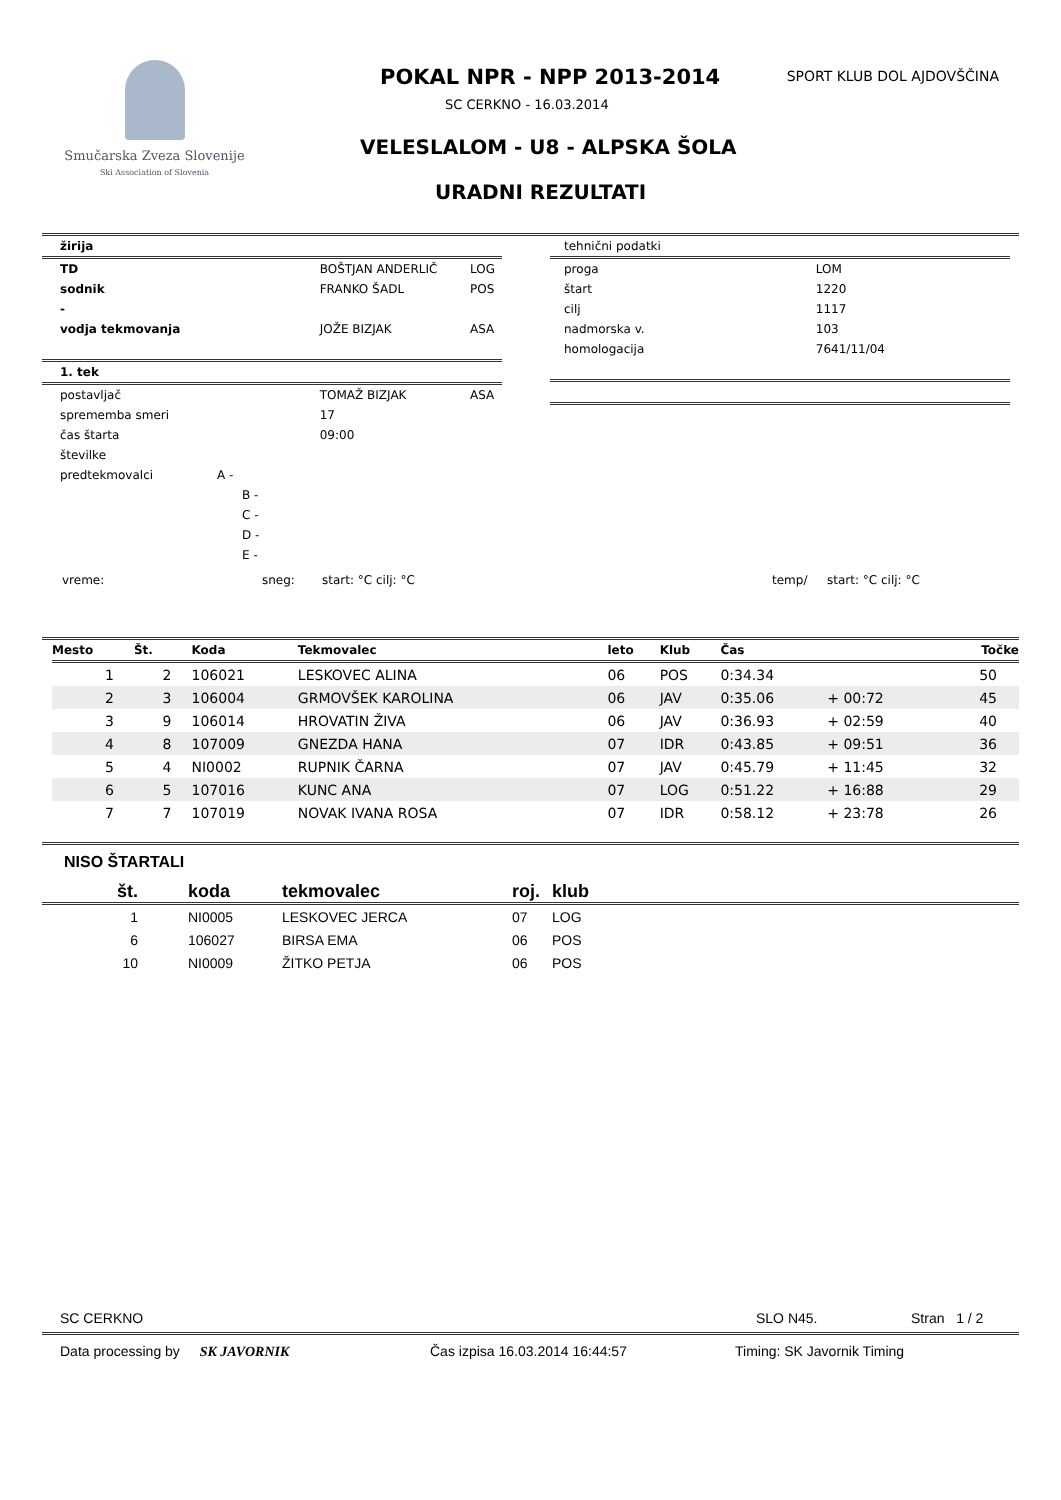Smučarska Zveza Slovenije
Ski Association of Slovenia
POKAL NPR - NPP 2013-2014
SC CERKNO - 16.03.2014
SPORT KLUB DOL AJDOVŠČINA
VELESLALOM - U8 - ALPSKA ŠOLA
URADNI REZULTATI
| žirija | | |
| --- | --- | --- |
| TD | BOŠTJAN ANDERLIČ | LOG |
| sodnik | FRANKO ŠADL | POS |
| - | | |
| vodja tekmovanja | JOŽE BIZJAK | ASA |
| 1. tek | | |
| postavljač | TOMAŽ BIZJAK | ASA |
| sprememba smeri | 17 | |
| čas štarta | 09:00 | |
| številke | | |
| predtekmovalci A - | | |
| B - | | |
| C - | | |
| D - | | |
| E - | | |
| tehnični podatki | |
| proga | LOM |
| štart | 1220 |
| cilj | 1117 |
| nadmorska v. | 103 |
| homologacija | 7641/11/04 |
vreme: sneg: start: °C cilj: °C temp/ start: °C cilj: °C
| Mesto | Št. | Koda | Tekmovalec | leto | Klub | Čas | | Točke |
| --- | --- | --- | --- | --- | --- | --- | --- | --- |
| 1 | 2 | 106021 | LESKOVEC ALINA | 06 | POS | 0:34.34 | | 50 |
| 2 | 3 | 106004 | GRMOVŠEK KAROLINA | 06 | JAV | 0:35.06 | + 00:72 | 45 |
| 3 | 9 | 106014 | HROVATIN ŽIVA | 06 | JAV | 0:36.93 | + 02:59 | 40 |
| 4 | 8 | 107009 | GNEZDA HANA | 07 | IDR | 0:43.85 | + 09:51 | 36 |
| 5 | 4 | NI0002 | RUPNIK ČARNA | 07 | JAV | 0:45.79 | + 11:45 | 32 |
| 6 | 5 | 107016 | KUNC ANA | 07 | LOG | 0:51.22 | + 16:88 | 29 |
| 7 | 7 | 107019 | NOVAK IVANA ROSA | 07 | IDR | 0:58.12 | + 23:78 | 26 |
NISO ŠTARTALI
| št. | koda | tekmovalec | roj. | klub |
| --- | --- | --- | --- | --- |
| 1 | NI0005 | LESKOVEC JERCA | 07 | LOG |
| 6 | 106027 | BIRSA EMA | 06 | POS |
| 10 | NI0009 | ŽITKO PETJA | 06 | POS |
SC CERKNO SLO N45. Stran 1 / 2
Data processing by SK JAVORNIK Čas izpisa 16.03.2014 16:44:57 Timing: SK Javornik Timing